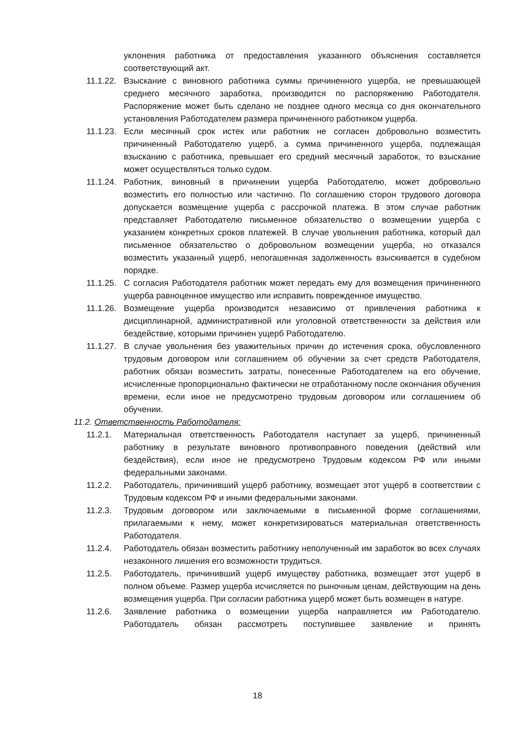уклонения работника от предоставления указанного объяснения составляется соответствующий акт.
11.1.22.
Взыскание с виновного работника суммы причиненного ущерба, не превышающей среднего месячного заработка, производится по распоряжению Работодателя. Распоряжение может быть сделано не позднее одного месяца со дня окончательного установления Работодателем размера причиненного работником ущерба.
11.1.23.
Если месячный срок истек или работник не согласен добровольно возместить причиненный Работодателю ущерб, а сумма причиненного ущерба, подлежащая взысканию с работника, превышает его средний месячный заработок, то взыскание может осуществляться только судом.
11.1.24.
Работник, виновный в причинении ущерба Работодателю, может добровольно возместить его полностью или частично. По соглашению сторон трудового договора допускается возмещение ущерба с рассрочкой платежа. В этом случае работник представляет Работодателю письменное обязательство о возмещении ущерба с указанием конкретных сроков платежей. В случае увольнения работника, который дал письменное обязательство о добровольном возмещении ущерба, но отказался возместить указанный ущерб, непогашенная задолженность взыскивается в судебном порядке.
11.1.25.
С согласия Работодателя работник может передать ему для возмещения причиненного ущерба равноценное имущество или исправить поврежденное имущество.
11.1.26.
Возмещение ущерба производится независимо от привлечения работника к дисциплинарной, административной или уголовной ответственности за действия или бездействие, которыми причинен ущерб Работодателю.
11.1.27.
В случае увольнения без уважительных причин до истечения срока, обусловленного трудовым договором или соглашением об обучении за счет средств Работодателя, работник обязан возместить затраты, понесенные Работодателем на его обучение, исчисленные пропорционально фактически не отработанному после окончания обучения времени, если иное не предусмотрено трудовым договором или соглашением об обучении.
11.2. Ответственность Работодателя:
11.2.1. Материальная ответственность Работодателя наступает за ущерб, причиненный работнику в результате виновного противоправного поведения (действий или бездействия), если иное не предусмотрено Трудовым кодексом РФ или иными федеральными законами.
11.2.2. Работодатель, причинивший ущерб работнику, возмещает этот ущерб в соответствии с Трудовым кодексом РФ и иными федеральными законами.
11.2.3. Трудовым договором или заключаемыми в письменной форме соглашениями, прилагаемыми к нему, может конкретизироваться материальная ответственность Работодателя.
11.2.4. Работодатель обязан возместить работнику неполученный им заработок во всех случаях незаконного лишения его возможности трудиться.
11.2.5. Работодатель, причинивший ущерб имуществу работника, возмещает этот ущерб в полном объеме. Размер ущерба исчисляется по рыночным ценам, действующим на день возмещения ущерба. При согласии работника ущерб может быть возмещен в натуре.
11.2.6. Заявление работника о возмещении ущерба направляется им Работодателю. Работодатель обязан рассмотреть поступившее заявление и принять
18